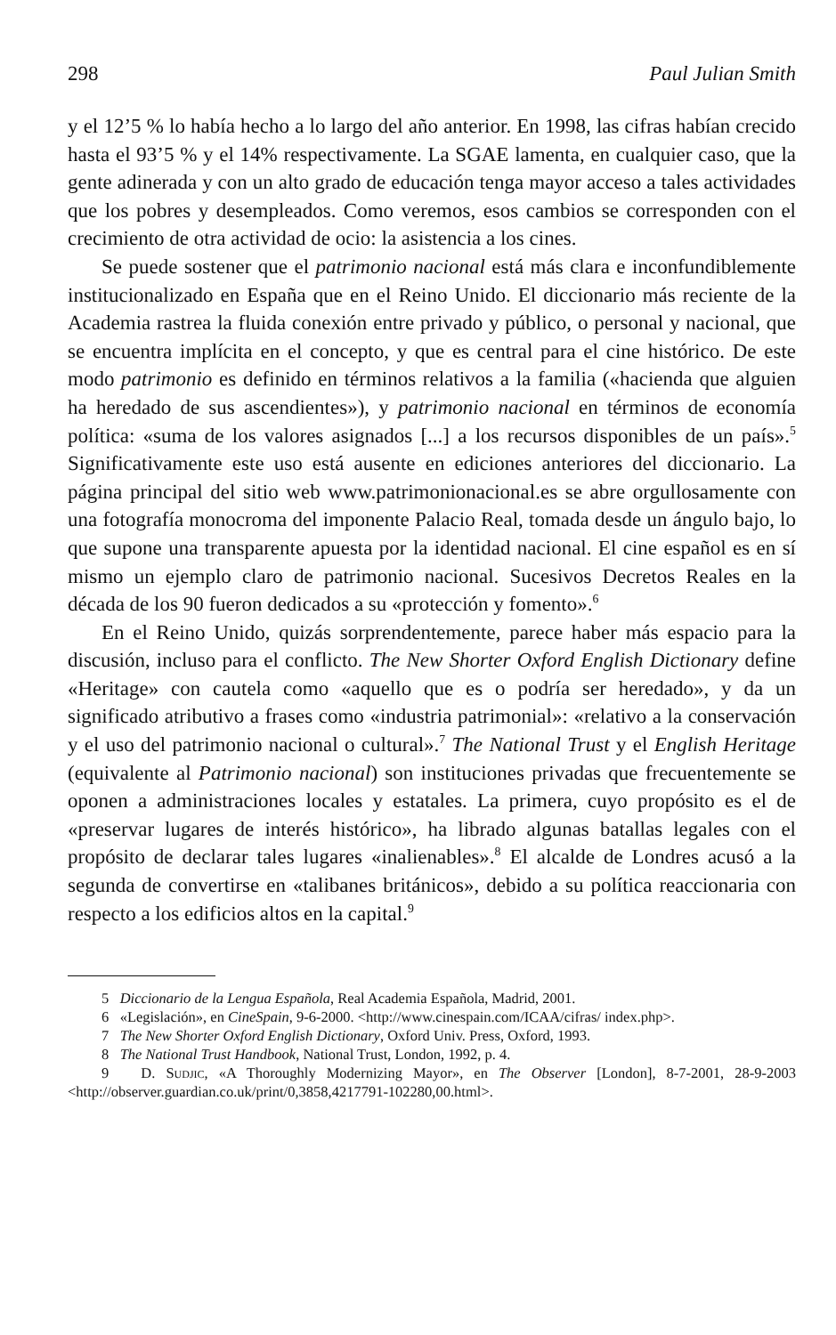298 Paul Julian Smith
y el 12’5 % lo había hecho a lo largo del año anterior. En 1998, las cifras habían crecido hasta el 93’5 % y el 14% respectivamente. La SGAE lamenta, en cualquier caso, que la gente adinerada y con un alto grado de educación tenga mayor acceso a tales actividades que los pobres y desempleados. Como veremos, esos cambios se corresponden con el crecimiento de otra actividad de ocio: la asistencia a los cines.
Se puede sostener que el patrimonio nacional está más clara e inconfundiblemente institucionalizado en España que en el Reino Unido. El diccionario más reciente de la Academia rastrea la fluida conexión entre privado y público, o personal y nacional, que se encuentra implícita en el concepto, y que es central para el cine histórico. De este modo patrimonio es definido en términos relativos a la familia («hacienda que alguien ha heredado de sus ascendientes»), y patrimonio nacional en términos de economía política: «suma de los valores asignados [...] a los recursos disponibles de un país».<sup>5</sup> Significativamente este uso está ausente en ediciones anteriores del diccionario. La página principal del sitio web www.patrimonionacional.es se abre orgullosamente con una fotografía monocroma del imponente Palacio Real, tomada desde un ángulo bajo, lo que supone una transparente apuesta por la identidad nacional. El cine español es en sí mismo un ejemplo claro de patrimonio nacional. Sucesivos Decretos Reales en la década de los 90 fueron dedicados a su «protección y fomento».<sup>6</sup>
En el Reino Unido, quizás sorprendentemente, parece haber más espacio para la discusión, incluso para el conflicto. The New Shorter Oxford English Dictionary define «Heritage» con cautela como «aquello que es o podría ser heredado», y da un significado atributivo a frases como «industria patrimonial»: «relativo a la conservación y el uso del patrimonio nacional o cultural».<sup>7</sup> The National Trust y el English Heritage (equivalente al Patrimonio nacional) son instituciones privadas que frecuentemente se oponen a administraciones locales y estatales. La primera, cuyo propósito es el de «preservar lugares de interés histórico», ha librado algunas batallas legales con el propósito de declarar tales lugares «inalienables».<sup>8</sup> El alcalde de Londres acusó a la segunda de convertirse en «talibanes británicos», debido a su política reaccionaria con respecto a los edificios altos en la capital.<sup>9</sup>
5 Diccionario de la Lengua Española, Real Academia Española, Madrid, 2001.
6 «Legislación», en CineSpain, 9-6-2000. <http://www.cinespain.com/ICAA/cifras/ index.php>.
7 The New Shorter Oxford English Dictionary, Oxford Univ. Press, Oxford, 1993.
8 The National Trust Handbook, National Trust, London, 1992, p. 4.
9 D. Sudjic, «A Thoroughly Modernizing Mayor», en The Observer [London], 8-7-2001, 28-9-2003 <http://observer.guardian.co.uk/print/0,3858,4217791-102280,00.html>.